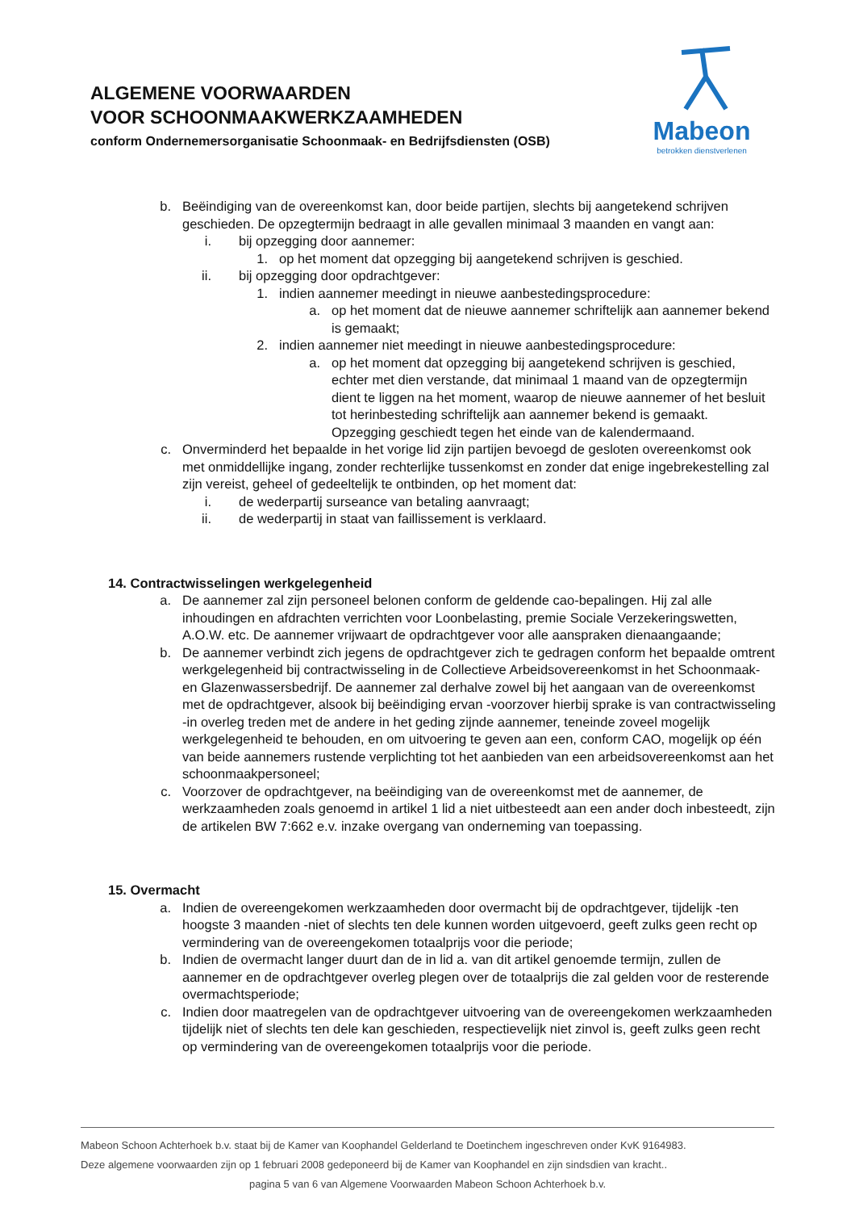ALGEMENE VOORWAARDEN
VOOR SCHOONMAAKWERKZAAMHEDEN
conform Ondernemersorganisatie Schoonmaak- en Bedrijfsdiensten (OSB)
Mabeon
betrokken dienstverlenen
b. Beëindiging van de overeenkomst kan, door beide partijen, slechts bij aangetekend schrijven geschieden. De opzegtermijn bedraagt in alle gevallen minimaal 3 maanden en vangt aan:
i. bij opzegging door aannemer:
1. op het moment dat opzegging bij aangetekend schrijven is geschied.
ii.
bij opzegging door opdrachtgever:
1. indien aannemer meedingt in nieuwe aanbestedingsprocedure:
a. op het moment dat de nieuwe aannemer schriftelijk aan aannemer bekend is gemaakt;
2. indien aannemer niet meedingt in nieuwe aanbestedingsprocedure:
a. op het moment dat opzegging bij aangetekend schrijven is geschied, echter met dien verstande, dat minimaal 1 maand van de opzegtermijn dient te liggen na het moment, waarop de nieuwe aannemer of het besluit tot herinbesteding schriftelijk aan aannemer bekend is gemaakt. Opzegging geschiedt tegen het einde van de kalendermaand.
c. Onverminderd het bepaalde in het vorige lid zijn partijen bevoegd de gesloten overeenkomst ook met onmiddellijke ingang, zonder rechterlijke tussenkomst en zonder dat enige ingebrekestelling zal zijn vereist, geheel of gedeeltelijk te ontbinden, op het moment dat:
i. de wederpartij surseance van betaling aanvraagt;
ii.
de wederpartij in staat van faillissement is verklaard.
14. Contractwisselingen werkgelegenheid
a. De aannemer zal zijn personeel belonen conform de geldende cao-bepalingen. Hij zal alle inhoudingen en afdrachten verrichten voor Loonbelasting, premie Sociale Verzekeringswetten, A.O.W. etc. De aannemer vrijwaart de opdrachtgever voor alle aanspraken dienaangaande;
b. De aannemer verbindt zich jegens de opdrachtgever zich te gedragen conform het bepaalde omtrent werkgelegenheid bij contractwisseling in de Collectieve Arbeidsovereenkomst in het Schoonmaak- en Glazenwassersbedrijf. De aannemer zal derhalve zowel bij het aangaan van de overeenkomst met de opdrachtgever, alsook bij beëindiging ervan -voorzover hierbij sprake is van contractwisseling -in overleg treden met de andere in het geding zijnde aannemer, teneinde zoveel mogelijk werkgelegenheid te behouden, en om uitvoering te geven aan een, conform CAO, mogelijk op één van beide aannemers rustende verplichting tot het aanbieden van een arbeidsovereenkomst aan het schoonmaakpersoneel;
c. Voorzover de opdrachtgever, na beëindiging van de overeenkomst met de aannemer, de werkzaamheden zoals genoemd in artikel 1 lid a niet uitbesteedt aan een ander doch inbesteedt, zijn de artikelen BW 7:662 e.v. inzake overgang van onderneming van toepassing.
15. Overmacht
a. Indien de overeengekomen werkzaamheden door overmacht bij de opdrachtgever, tijdelijk -ten hoogste 3 maanden -niet of slechts ten dele kunnen worden uitgevoerd, geeft zulks geen recht op vermindering van de overeengekomen totaalprijs voor die periode;
b. Indien de overmacht langer duurt dan de in lid a. van dit artikel genoemde termijn, zullen de aannemer en de opdrachtgever overleg plegen over de totaalprijs die zal gelden voor de resterende overmachtsperiode;
c. Indien door maatregelen van de opdrachtgever uitvoering van de overeengekomen werkzaamheden tijdelijk niet of slechts ten dele kan geschieden, respectievelijk niet zinvol is, geeft zulks geen recht op vermindering van de overeengekomen totaalprijs voor die periode.
Mabeon Schoon Achterhoek b.v. staat bij de Kamer van Koophandel Gelderland te Doetinchem ingeschreven onder KvK 9164983.
Deze algemene voorwaarden zijn op 1 februari 2008 gedeponeerd bij de Kamer van Koophandel en zijn sindsdien van kracht..
pagina 5 van 6 van Algemene Voorwaarden Mabeon Schoon Achterhoek b.v.